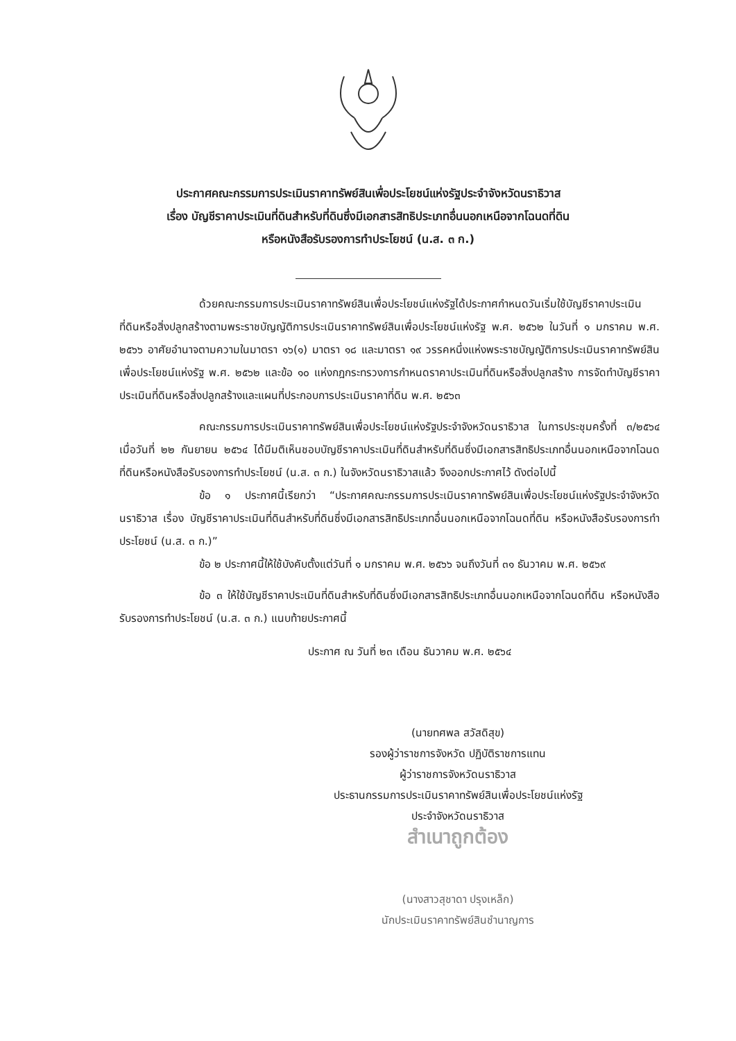ประกาศคณะกรรมการประเมินราคาทรัพย์สินเพื่อประโยชน์แห่งรัฐประจำจังหวัดนราธิวาส
เรื่อง บัญชีราคาประเมินที่ดินสำหรับที่ดินซึ่งมีเอกสารสิทธิประเภทอื่นนอกเหนือจากโฉนดที่ดิน
หรือหนังสือรับรองการทำประโยชน์ (น.ส. ๓ ก.)
ด้วยคณะกรรมการประเมินราคาทรัพย์สินเพื่อประโยชน์แห่งรัฐได้ประกาศกำหนดวันเริ่มใช้บัญชีราคาประเมินที่ดินหรือสิ่งปลูกสร้างตามพระราชบัญญัติการประเมินราคาทรัพย์สินเพื่อประโยชน์แห่งรัฐ พ.ศ. ๒๕๖๒ ในวันที่ ๑ มกราคม พ.ศ. ๒๕๖๖ อาศัยอำนาจตามความในมาตรา ๑๖(๑) มาตรา ๑๘ และมาตรา ๑๙ วรรคหนึ่งแห่งพระราชบัญญัติการประเมินราคาทรัพย์สินเพื่อประโยชน์แห่งรัฐ พ.ศ. ๒๕๖๒ และข้อ ๑๐ แห่งกฎกระทรวงการกำหนดราคาประเมินที่ดินหรือสิ่งปลูกสร้าง การจัดทำบัญชีราคาประเมินที่ดินหรือสิ่งปลูกสร้างและแผนที่ประกอบการประเมินราคาที่ดิน พ.ศ. ๒๕๖๓
คณะกรรมการประเมินราคาทรัพย์สินเพื่อประโยชน์แห่งรัฐประจำจังหวัดนราธิวาส ในการประชุมครั้งที่ ๓/๒๕๖๔ เมื่อวันที่ ๒๒ กันยายน ๒๕๖๔ ได้มีมติเห็นชอบบัญชีราคาประเมินที่ดินสำหรับที่ดินซึ่งมีเอกสารสิทธิประเภทอื่นนอกเหนือจากโฉนดที่ดินหรือหนังสือรับรองการทำประโยชน์ (น.ส. ๓ ก.) ในจังหวัดนราธิวาสแล้ว จึงออกประกาศไว้ ดังต่อไปนี้
ข้อ ๑ ประกาศนี้เรียกว่า “ประกาศคณะกรรมการประเมินราคาทรัพย์สินเพื่อประโยชน์แห่งรัฐประจำจังหวัดนราธิวาส เรื่อง บัญชีราคาประเมินที่ดินสำหรับที่ดินซึ่งมีเอกสารสิทธิประเภทอื่นนอกเหนือจากโฉนดที่ดิน หรือหนังสือรับรองการทำประโยชน์ (น.ส. ๓ ก.)”
ข้อ ๒ ประกาศนี้ให้ใช้บังคับตั้งแต่วันที่ ๑ มกราคม พ.ศ. ๒๕๖๖ จนถึงวันที่ ๓๑ ธันวาคม พ.ศ. ๒๕๖๙
ข้อ ๓ ให้ใช้บัญชีราคาประเมินที่ดินสำหรับที่ดินซึ่งมีเอกสารสิทธิประเภทอื่นนอกเหนือจากโฉนดที่ดิน หรือหนังสือรับรองการทำประโยชน์ (น.ส. ๓ ก.) แนบท้ายประกาศนี้
ประกาศ ณ วันที่ ๒๓ เดือน ธันวาคม พ.ศ. ๒๕๖๔
(นายทศพล สวัสดิสุข)
รองผู้ว่าราชการจังหวัด ปฏิบัติราชการแทน
ผู้ว่าราชการจังหวัดนราธิวาส
ประธานกรรมการประเมินราคาทรัพย์สินเพื่อประโยชน์แห่งรัฐ
ประจำจังหวัดนราธิวาส
สำเนาถูกต้อง
(นางสาวสุชาดา ปรุงเหล็ก)
นักประเมินราคาทรัพย์สินชำนาญการ